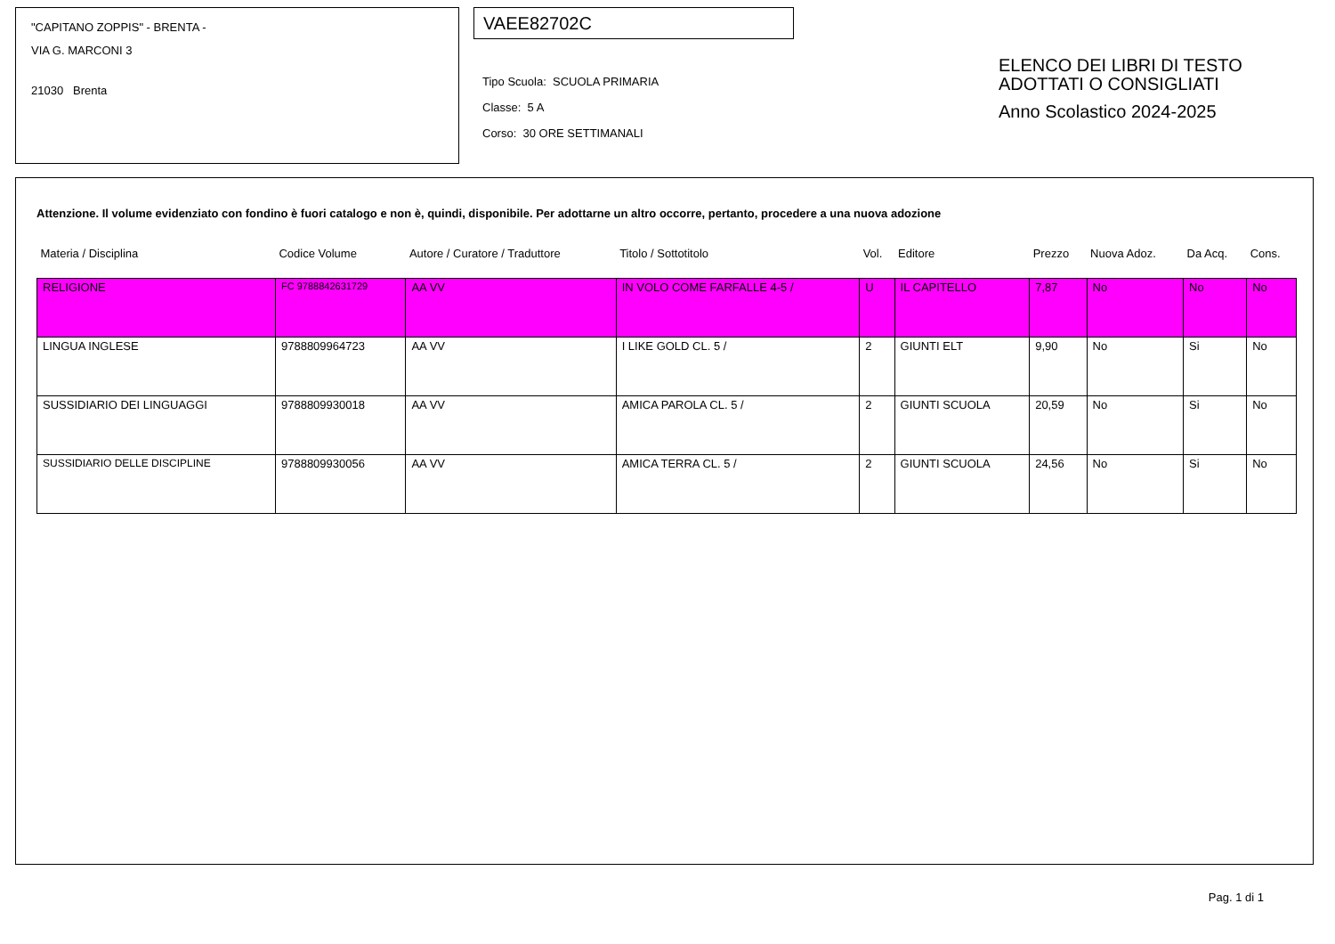"CAPITANO ZOPPIS" - BRENTA -
VIA G. MARCONI 3
21030 Brenta
VAEE82702C
Tipo Scuola: SCUOLA PRIMARIA
Classe: 5 A
Corso: 30 ORE SETTIMANALI
ELENCO DEI LIBRI DI TESTO
ADOTTATI O CONSIGLIATI
Anno Scolastico 2024-2025
Attenzione. Il volume evidenziato con fondino è fuori catalogo e non è, quindi, disponibile. Per adottarne un altro occorre, pertanto, procedere a una nuova adozione
| Materia / Disciplina | Codice Volume | Autore / Curatore / Traduttore | Titolo / Sottotitolo | Vol. | Editore | Prezzo | Nuova Adoz. | Da Acq. | Cons. |
| --- | --- | --- | --- | --- | --- | --- | --- | --- | --- |
| RELIGIONE | FC 9788842631729 | AA VV | IN VOLO COME FARFALLE 4-5 / | U | IL CAPITELLO | 7,87 | No | No | No |
| LINGUA INGLESE | 9788809964723 | AA VV | I LIKE GOLD CL. 5 / | 2 | GIUNTI ELT | 9,90 | No | Si | No |
| SUSSIDIARIO DEI LINGUAGGI | 9788809930018 | AA VV | AMICA PAROLA CL. 5 / | 2 | GIUNTI SCUOLA | 20,59 | No | Si | No |
| SUSSIDIARIO DELLE DISCIPLINE | 9788809930056 | AA VV | AMICA TERRA CL. 5 / | 2 | GIUNTI SCUOLA | 24,56 | No | Si | No |
Pag. 1 di 1